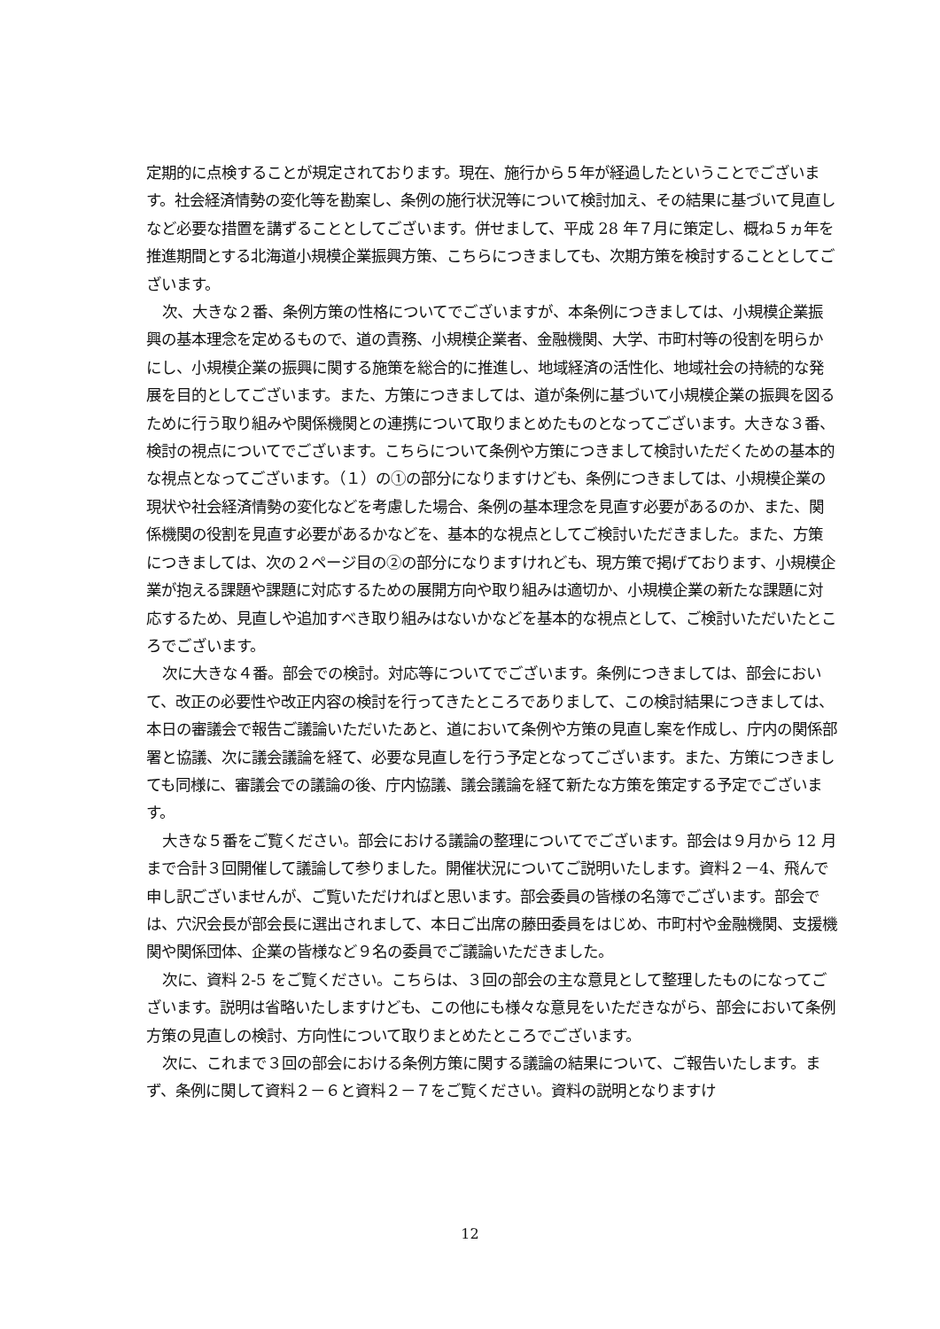定期的に点検することが規定されております。現在、施行から５年が経過したということでございます。社会経済情勢の変化等を勘案し、条例の施行状況等について検討加え、その結果に基づいて見直しなど必要な措置を講ずることとしてございます。併せまして、平成 28 年７月に策定し、概ね５ヵ年を推進期間とする北海道小規模企業振興方策、こちらにつきましても、次期方策を検討することとしてございます。
次、大きな２番、条例方策の性格についてでございますが、本条例につきましては、小規模企業振興の基本理念を定めるもので、道の責務、小規模企業者、金融機関、大学、市町村等の役割を明らかにし、小規模企業の振興に関する施策を総合的に推進し、地域経済の活性化、地域社会の持続的な発展を目的としてございます。また、方策につきましては、道が条例に基づいて小規模企業の振興を図るために行う取り組みや関係機関との連携について取りまとめたものとなってございます。大きな３番、検討の視点についてでございます。こちらについて条例や方策につきまして検討いただくための基本的な視点となってございます。（１）の①の部分になりますけども、条例につきましては、小規模企業の現状や社会経済情勢の変化などを考慮した場合、条例の基本理念を見直す必要があるのか、また、関係機関の役割を見直す必要があるかなどを、基本的な視点としてご検討いただきました。また、方策につきましては、次の２ページ目の②の部分になりますけれども、現方策で掲げております、小規模企業が抱える課題や課題に対応するための展開方向や取り組みは適切か、小規模企業の新たな課題に対応するため、見直しや追加すべき取り組みはないかなどを基本的な視点として、ご検討いただいたところでございます。
次に大きな４番。部会での検討。対応等についてでございます。条例につきましては、部会において、改正の必要性や改正内容の検討を行ってきたところでありまして、この検討結果につきましては、本日の審議会で報告ご議論いただいたあと、道において条例や方策の見直し案を作成し、庁内の関係部署と協議、次に議会議論を経て、必要な見直しを行う予定となってございます。また、方策につきましても同様に、審議会での議論の後、庁内協議、議会議論を経て新たな方策を策定する予定でございます。
大きな５番をご覧ください。部会における議論の整理についてでございます。部会は９月から 12 月まで合計３回開催して議論して参りました。開催状況についてご説明いたします。資料２－4、飛んで申し訳ございませんが、ご覧いただければと思います。部会委員の皆様の名簿でございます。部会では、穴沢会長が部会長に選出されまして、本日ご出席の藤田委員をはじめ、市町村や金融機関、支援機関や関係団体、企業の皆様など９名の委員でご議論いただきました。
次に、資料 2-5 をご覧ください。こちらは、３回の部会の主な意見として整理したものになってございます。説明は省略いたしますけども、この他にも様々な意見をいただきながら、部会において条例方策の見直しの検討、方向性について取りまとめたところでございます。
次に、これまで３回の部会における条例方策に関する議論の結果について、ご報告いたします。まず、条例に関して資料２－６と資料２－７をご覧ください。資料の説明となりますけ
12